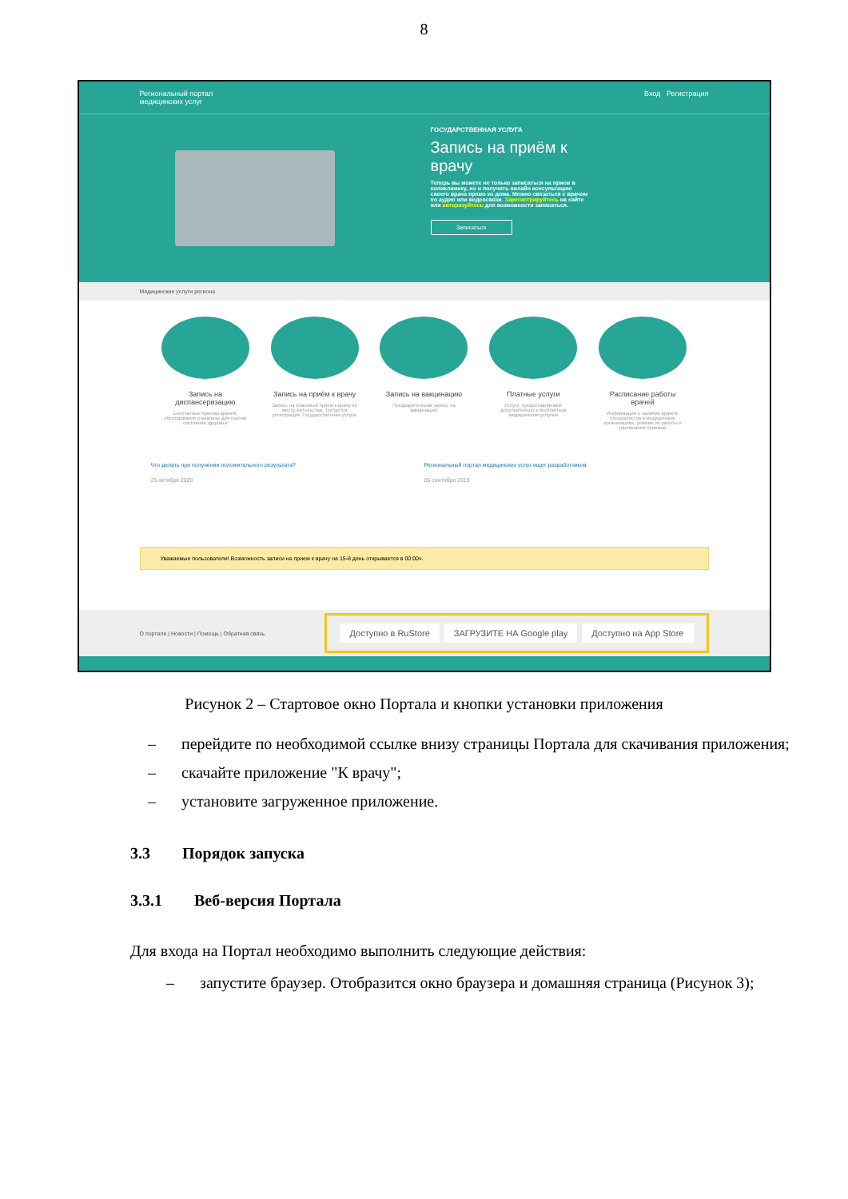8
Региональный портал
медицинских услуг Вход Регистрация
ГОСУДАРСТВЕННАЯ УСЛУГА
Запись на приём к врачу
Теперь вы можете не только записаться на прием в поликлинику, но и получить онлайн консультацию своего врача прямо из дома. Можно связаться с врачом по аудио или видеосвязи. Зарегистрируйтесь на сайте или авторизуйтесь для возможности записаться.
Записаться
Медицинские услуги региона
Запись на диспансеризацию
Бесплатные приемы врачей, обследования и анализы для оценки состояния здоровья
Запись на приём к врачу
Запись на плановый прием к врачу по месту жительства. Требуется регистрация. Государственная услуга.
Запись на вакцинацию
Предварительная запись на вакцинацию
Платные услуги
Услуги, предоставляемые дополнительно к бесплатным медицинским услугам
Расписание работы врачей
Информация о наличии врачей-специалистов в медицинских организациях, режиме их работы и расписании приемов
Что делать при получении положительного результата?
25 октября 2020
Региональный портал медицинских услуг ищет разработчиков.
06 сентября 2019
Уважаемые пользователи! Возможность записи на прием к врачу на 15-й день открывается в 00:00ч.
О портале | Новости | Помощь | Обратная связь
Доступно в RuStore ЗАГРУЗИТЕ НА Google play Доступно на App Store
Рисунок 2 – Стартовое окно Портала и кнопки установки приложения
– перейдите по необходимой ссылке внизу страницы Портала для скачивания приложения;
– скачайте приложение "К врачу";
– установите загруженное приложение.
3.3 Порядок запуска
3.3.1 Веб-версия Портала
Для входа на Портал необходимо выполнить следующие действия:
– запустите браузер. Отобразится окно браузера и домашняя страница (Рисунок 3);